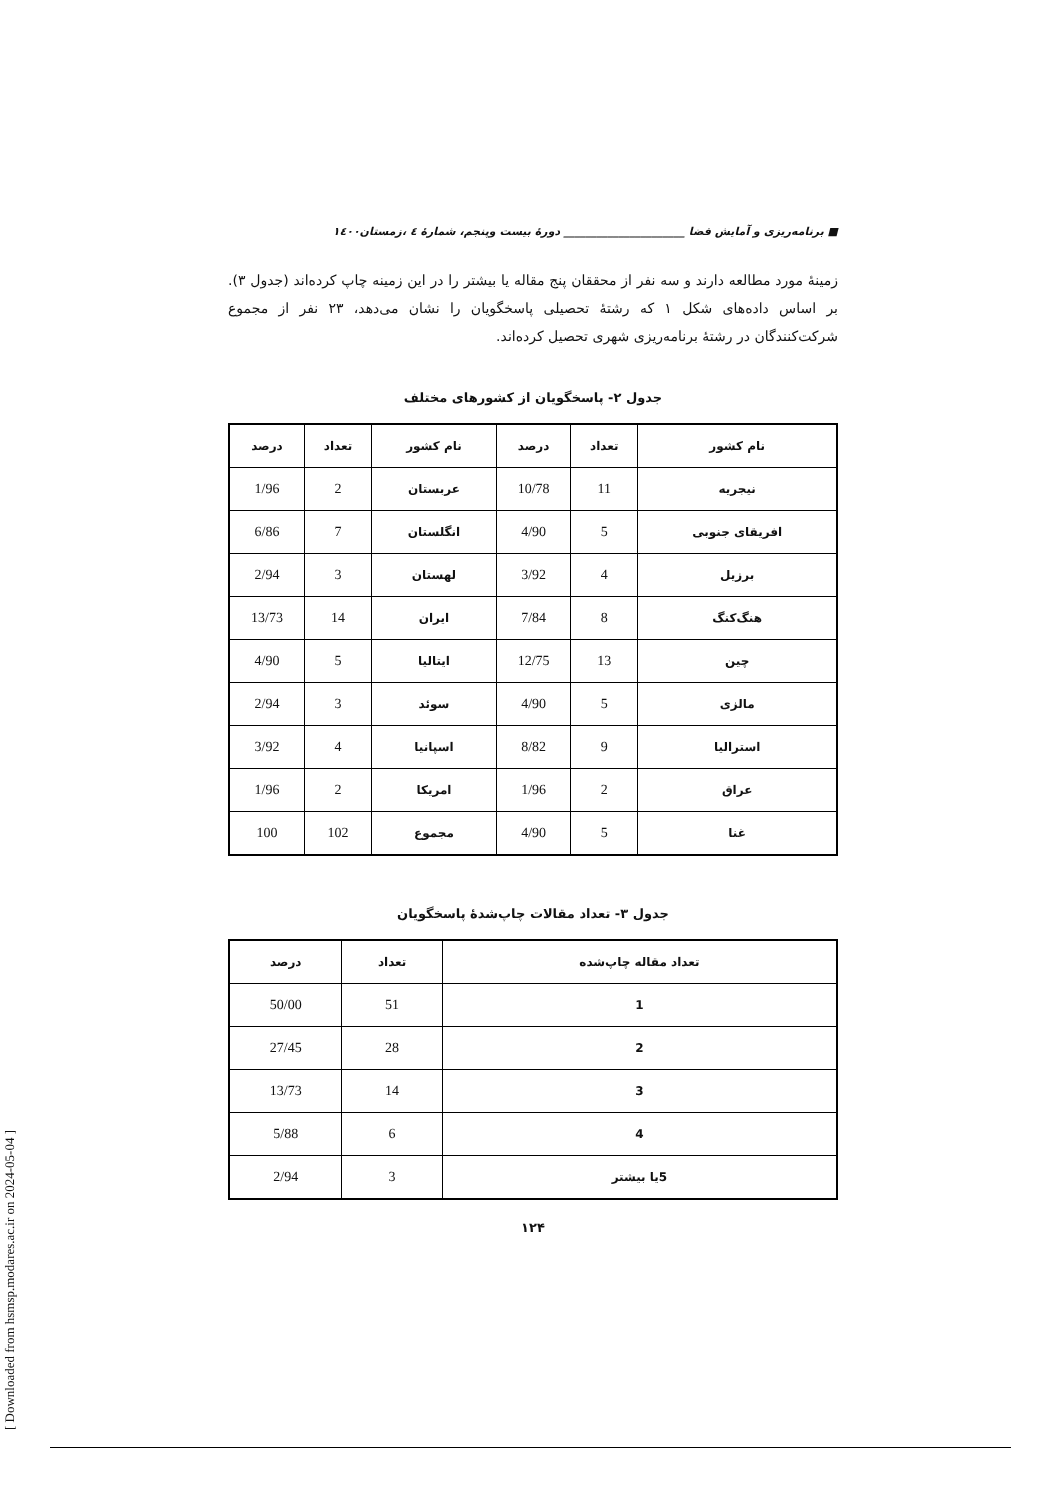[ Downloaded from hsmsp.modares.ac.ir on 2024-05-04 ]
■ برنامه‌ریزی و آمایش فضا ______________________ دورهٔ بیست وپنجم، شمارهٔ ٤ ،زمستان١٤٠٠
زمینهٔ مورد مطالعه دارند و سه نفر از محققان پنج مقاله یا بیشتر را در این زمینه چاپ کرده‌اند (جدول ۳). بر اساس داده‌های شکل ۱ که رشتهٔ تحصیلی پاسخگویان را نشان می‌دهد، ۲۳ نفر از مجموع شرکت‌کنندگان در رشتهٔ برنامه‌ریزی شهری تحصیل کرده‌اند.
جدول ۲- پاسخگویان از کشورهای مختلف
| نام کشور | تعداد | درصد | نام کشور | تعداد | درصد |
| --- | --- | --- | --- | --- | --- |
| نیجریه | 11 | 10/78 | عربستان | 2 | 1/96 |
| افریقای جنوبی | 5 | 4/90 | انگلستان | 7 | 6/86 |
| برزیل | 4 | 3/92 | لهستان | 3 | 2/94 |
| هنگ‌کنگ | 8 | 7/84 | ایران | 14 | 13/73 |
| چین | 13 | 12/75 | ایتالیا | 5 | 4/90 |
| مالزی | 5 | 4/90 | سوئد | 3 | 2/94 |
| استرالیا | 9 | 8/82 | اسپانیا | 4 | 3/92 |
| عراق | 2 | 1/96 | امریکا | 2 | 1/96 |
| غنا | 5 | 4/90 | مجموع | 102 | 100 |
جدول ۳- تعداد مقالات چاپ‌شدهٔ پاسخگویان
| تعداد مقاله چاپ‌شده | تعداد | درصد |
| --- | --- | --- |
| 1 | 51 | 50/00 |
| 2 | 28 | 27/45 |
| 3 | 14 | 13/73 |
| 4 | 6 | 5/88 |
| 5یا بیشتر | 3 | 2/94 |
۱۲۴